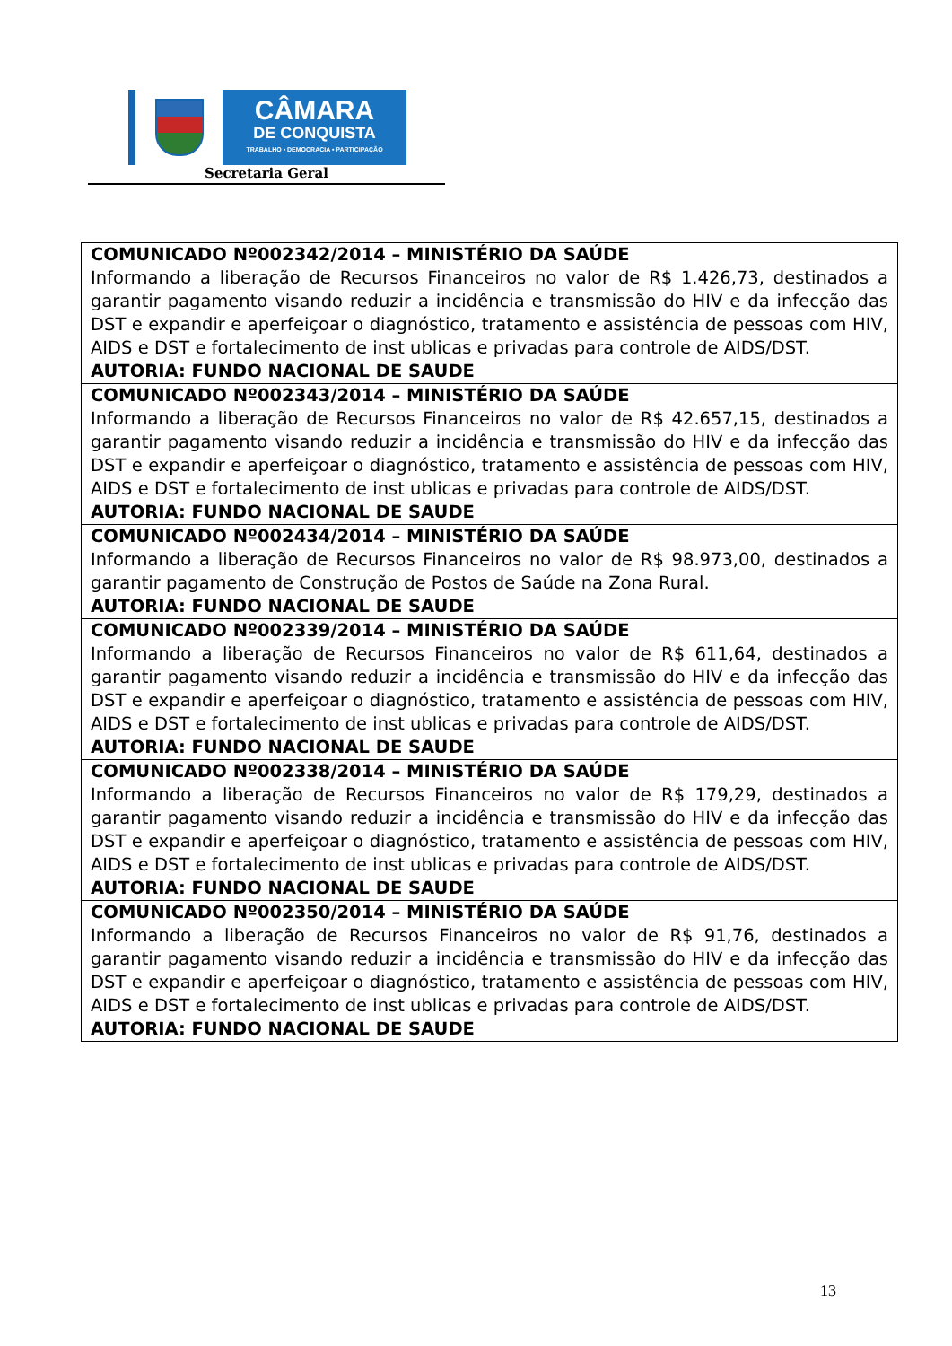CÂMARA
DE CONQUISTA
TRABALHO • DEMOCRACIA • PARTICIPAÇÃO
Secretaria Geral
| COMUNICADO Nº002342/2014 – MINISTÉRIO DA SAÚDE Informando a liberação de Recursos Financeiros no valor de R$ 1.426,73, destinados a garantir pagamento visando reduzir a incidência e transmissão do HIV e da infecção das DST e expandir e aperfeiçoar o diagnóstico, tratamento e assistência de pessoas com HIV, AIDS e DST e fortalecimento de inst ublicas e privadas para controle de AIDS/DST. AUTORIA: FUNDO NACIONAL DE SAUDE |
| COMUNICADO Nº002343/2014 – MINISTÉRIO DA SAÚDE Informando a liberação de Recursos Financeiros no valor de R$ 42.657,15, destinados a garantir pagamento visando reduzir a incidência e transmissão do HIV e da infecção das DST e expandir e aperfeiçoar o diagnóstico, tratamento e assistência de pessoas com HIV, AIDS e DST e fortalecimento de inst ublicas e privadas para controle de AIDS/DST. AUTORIA: FUNDO NACIONAL DE SAUDE |
| COMUNICADO Nº002434/2014 – MINISTÉRIO DA SAÚDE Informando a liberação de Recursos Financeiros no valor de R$ 98.973,00, destinados a garantir pagamento de Construção de Postos de Saúde na Zona Rural. AUTORIA: FUNDO NACIONAL DE SAUDE |
| COMUNICADO Nº002339/2014 – MINISTÉRIO DA SAÚDE Informando a liberação de Recursos Financeiros no valor de R$ 611,64, destinados a garantir pagamento visando reduzir a incidência e transmissão do HIV e da infecção das DST e expandir e aperfeiçoar o diagnóstico, tratamento e assistência de pessoas com HIV, AIDS e DST e fortalecimento de inst ublicas e privadas para controle de AIDS/DST. AUTORIA: FUNDO NACIONAL DE SAUDE |
| COMUNICADO Nº002338/2014 – MINISTÉRIO DA SAÚDE Informando a liberação de Recursos Financeiros no valor de R$ 179,29, destinados a garantir pagamento visando reduzir a incidência e transmissão do HIV e da infecção das DST e expandir e aperfeiçoar o diagnóstico, tratamento e assistência de pessoas com HIV, AIDS e DST e fortalecimento de inst ublicas e privadas para controle de AIDS/DST. AUTORIA: FUNDO NACIONAL DE SAUDE |
| COMUNICADO Nº002350/2014 – MINISTÉRIO DA SAÚDE Informando a liberação de Recursos Financeiros no valor de R$ 91,76, destinados a garantir pagamento visando reduzir a incidência e transmissão do HIV e da infecção das DST e expandir e aperfeiçoar o diagnóstico, tratamento e assistência de pessoas com HIV, AIDS e DST e fortalecimento de inst ublicas e privadas para controle de AIDS/DST. AUTORIA: FUNDO NACIONAL DE SAUDE |
13